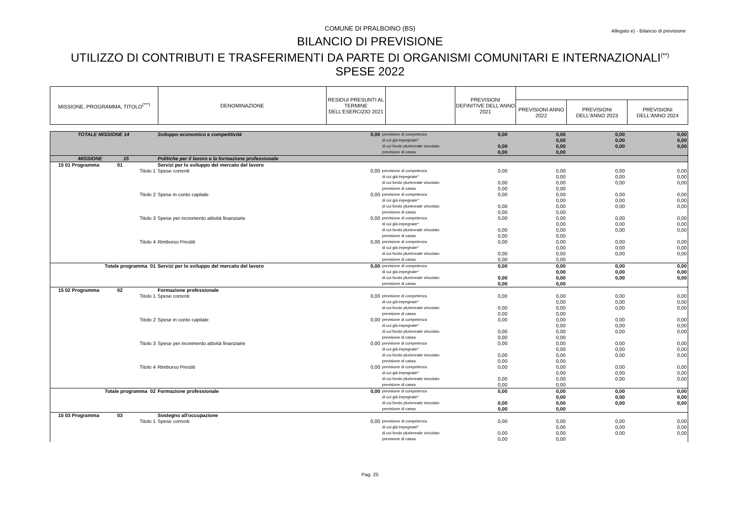COMUNE DI PRALBOINO (BS)
Allegato e) - Bilancio di previsione
BILANCIO DI PREVISIONE
UTILIZZO DI CONTRIBUTI E TRASFERIMENTI DA PARTE DI ORGANISMI COMUNITARI E INTERNAZIONALI<sup>(**)</sup>
SPESE 2022
| MISSIONE, PROGRAMMA, TITOLO<sup>(***)</sup> | DENOMINAZIONE | RESIDUI PRESUNTI AL TERMINE DELL'ESERCIZIO 2021 | | PREVISIONI DEFINITIVE DELL'ANNO 2021 | | | |
| | | | | | PREVISIONI ANNO 2022 | PREVISIONI DELL'ANNO 2023 | PREVISIONI DELL'ANNO 2024 |
| TOTALE MISSIONE 14 | Sviluppo economico e competitività | 0,00 | previsione di competenza | 0,00 | 0,00 | 0,00 | 0,00 |
| | | | di cui già impegnate* | | 0,00 | 0,00 | 0,00 |
| | | | di cui fondo pluriennale vincolato | 0,00 | 0,00 | 0,00 | 0,00 |
| | | | previsione di cassa | 0,00 | 0,00 | | |
| MISSIONE 15 | Politiche per il lavoro e la formazione professionale | | | | | | |
| 15 01 Programma 01 | Servizi per lo sviluppo del mercato del lavoro | | | | | | |
| Titolo 1 | Spese correnti | 0,00 | previsione di competenza | 0,00 | 0,00 | 0,00 | 0,00 |
| | | | di cui già impegnate* | | 0,00 | 0,00 | 0,00 |
| | | | di cui fondo pluriennale vincolato | 0,00 | 0,00 | 0,00 | 0,00 |
| | | | previsione di cassa | 0,00 | 0,00 | | |
| Titolo 2 | Spese in conto capitale | 0,00 | previsione di competenza | 0,00 | 0,00 | 0,00 | 0,00 |
| | | | di cui già impegnate* | | 0,00 | 0,00 | 0,00 |
| | | | di cui fondo pluriennale vincolato | 0,00 | 0,00 | 0,00 | 0,00 |
| | | | previsione di cassa | 0,00 | 0,00 | | |
| Titolo 3 | Spese per incremento attività finanziarie | 0,00 | previsione di competenza | 0,00 | 0,00 | 0,00 | 0,00 |
| | | | di cui già impegnate* | | 0,00 | 0,00 | 0,00 |
| | | | di cui fondo pluriennale vincolato | 0,00 | 0,00 | 0,00 | 0,00 |
| | | | previsione di cassa | 0,00 | 0,00 | | |
| Titolo 4 | Rimborso Prestiti | 0,00 | previsione di competenza | 0,00 | 0,00 | 0,00 | 0,00 |
| | | | di cui già impegnate* | | 0,00 | 0,00 | 0,00 |
| | | | di cui fondo pluriennale vincolato | 0,00 | 0,00 | 0,00 | 0,00 |
| | | | previsione di cassa | 0,00 | 0,00 | | |
| Totale programma 01 | Servizi per lo sviluppo del mercato del lavoro | 0,00 | previsione di competenza | 0,00 | 0,00 | 0,00 | 0,00 |
| | | | di cui già impegnate* | | 0,00 | 0,00 | 0,00 |
| | | | di cui fondo pluriennale vincolato | 0,00 | 0,00 | 0,00 | 0,00 |
| | | | previsione di cassa | 0,00 | 0,00 | | |
| 15 02 Programma 02 | Formazione professionale | | | | | | |
| Titolo 1 | Spese correnti | 0,00 | previsione di competenza | 0,00 | 0,00 | 0,00 | 0,00 |
| | | | di cui già impegnate* | | 0,00 | 0,00 | 0,00 |
| | | | di cui fondo pluriennale vincolato | 0,00 | 0,00 | 0,00 | 0,00 |
| | | | previsione di cassa | 0,00 | 0,00 | | |
| Titolo 2 | Spese in conto capitale | 0,00 | previsione di competenza | 0,00 | 0,00 | 0,00 | 0,00 |
| | | | di cui già impegnate* | | 0,00 | 0,00 | 0,00 |
| | | | di cui fondo pluriennale vincolato | 0,00 | 0,00 | 0,00 | 0,00 |
| | | | previsione di cassa | 0,00 | 0,00 | | |
| Titolo 3 | Spese per incremento attività finanziarie | 0,00 | previsione di competenza | 0,00 | 0,00 | 0,00 | 0,00 |
| | | | di cui già impegnate* | | 0,00 | 0,00 | 0,00 |
| | | | di cui fondo pluriennale vincolato | 0,00 | 0,00 | 0,00 | 0,00 |
| | | | previsione di cassa | 0,00 | 0,00 | | |
| Titolo 4 | Rimborso Prestiti | 0,00 | previsione di competenza | 0,00 | 0,00 | 0,00 | 0,00 |
| | | | di cui già impegnate* | | 0,00 | 0,00 | 0,00 |
| | | | di cui fondo pluriennale vincolato | 0,00 | 0,00 | 0,00 | 0,00 |
| | | | previsione di cassa | 0,00 | 0,00 | | |
| Totale programma 02 | Formazione professionale | 0,00 | previsione di competenza | 0,00 | 0,00 | 0,00 | 0,00 |
| | | | di cui già impegnate* | | 0,00 | 0,00 | 0,00 |
| | | | di cui fondo pluriennale vincolato | 0,00 | 0,00 | 0,00 | 0,00 |
| | | | previsione di cassa | 0,00 | 0,00 | | |
| 15 03 Programma 03 | Sostegno all'occupazione | | | | | | |
| Titolo 1 | Spese correnti | 0,00 | previsione di competenza | 0,00 | 0,00 | 0,00 | 0,00 |
| | | | di cui già impegnate* | | 0,00 | 0,00 | 0,00 |
| | | | di cui fondo pluriennale vincolato | 0,00 | 0,00 | 0,00 | 0,00 |
| | | | previsione di cassa | 0,00 | 0,00 | | |
Pag. 25